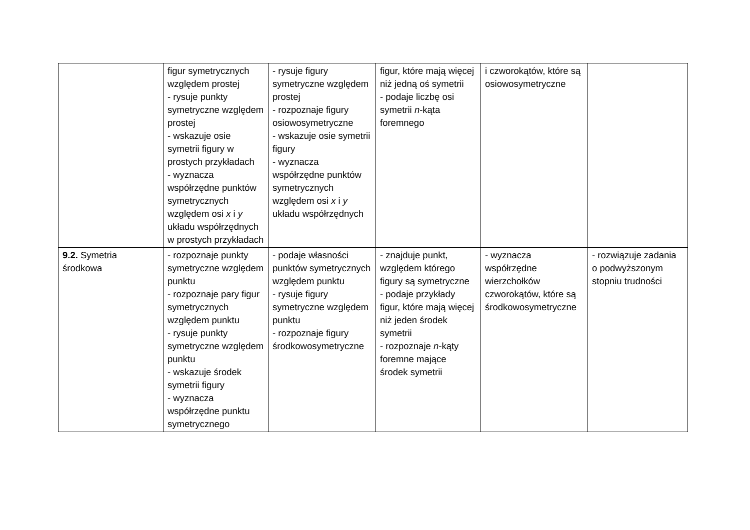| | figur symetrycznych względem prostej - rysuje punkty symetryczne względem prostej - wskazuje osie symetrii figury w prostych przykładach - wyznacza współrzędne punktów symetrycznych względem osi x i y układu współrzędnych w prostych przykładach | - rysuje figury symetryczne względem prostej - rozpoznaje figury osiowosymetryczne - wskazuje osie symetrii figury - wyznacza współrzędne punktów symetrycznych względem osi x i y układu współrzędnych | figur, które mają więcej niż jedną oś symetrii - podaje liczbę osi symetrii n -kąta foremnego | i czworokątów, które są osiowosymetryczne | |
| 9.2. Symetria środkowa | - rozpoznaje punkty symetryczne względem punktu - rozpoznaje pary figur symetrycznych względem punktu - rysuje punkty symetryczne względem punktu - wskazuje środek symetrii figury - wyznacza współrzędne punktu symetrycznego | - podaje własności punktów symetrycznych względem punktu - rysuje figury symetryczne względem punktu - rozpoznaje figury środkowosymetryczne | - znajduje punkt, względem którego figury są symetryczne - podaje przykłady figur, które mają więcej niż jeden środek symetrii - rozpoznaje n -kąty foremne mające środek symetrii | - wyznacza współrzędne wierzchołków czworokątów, które są środkowosymetryczne | - rozwiązuje zadania o podwyższonym stopniu trudności |